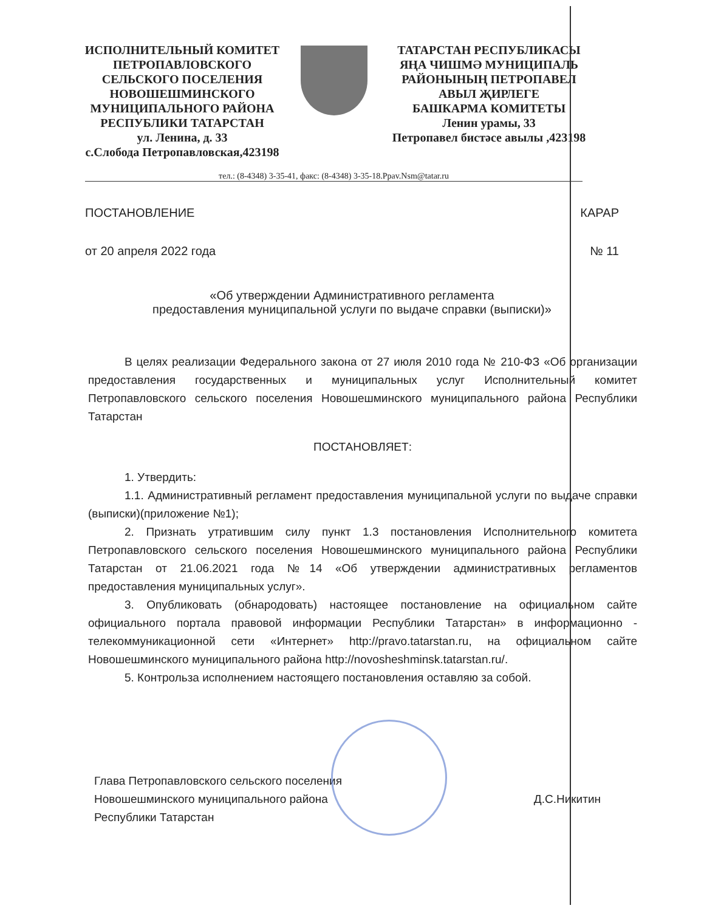ИСПОЛНИТЕЛЬНЫЙ КОМИТЕТ
ПЕТРОПАВЛОВСКОГО
СЕЛЬСКОГО ПОСЕЛЕНИЯ
НОВОШЕШМИНСКОГО
МУНИЦИПАЛЬНОГО РАЙОНА
РЕСПУБЛИКИ ТАТАРСТАН
ул. Ленина, д. 33
с.Слобода Петропавловская,423198
ТАТАРСТАН РЕСПУБЛИКАСЫ
ЯҢА ЧИШМӘ МУНИЦИПАЛЬ
РАЙОНЫНЫҢ ПЕТРОПАВЕЛ
АВЫЛ ҖИРЛЕГЕ
БАШКАРМА КОМИТЕТЫ
Ленин урамы, 33
Петропавел бистәсе авылы ,423198
тел.: (8-4348) 3-35-41, факс: (8-4348) 3-35-18.Ppav.Nsm@tatar.ru
ПОСТАНОВЛЕНИЕ КАРАР
от 20 апреля 2022 года № 11
«Об утверждении Административного регламента
предоставления муниципальной услуги по выдаче справки (выписки)»
В целях реализации Федерального закона от 27 июля 2010 года № 210-ФЗ «Об организации предоставления государственных и муниципальных услуг Исполнительный комитет Петропавловского сельского поселения Новошешминского муниципального района Республики Татарстан
ПОСТАНОВЛЯЕТ:
1. Утвердить:
1.1. Административный регламент предоставления муниципальной услуги по выдаче справки (выписки)(приложение №1);
2. Признать утратившим силу пункт 1.3 постановления Исполнительного комитета Петропавловского сельского поселения Новошешминского муниципального района Республики Татарстан от 21.06.2021 года №14 «Об утверждении административных регламентов предоставления муниципальных услуг».
3. Опубликовать (обнародовать) настоящее постановление на официальном сайте официального портала правовой информации Республики Татарстан» в информационно - телекоммуникационной сети «Интернет» http://pravo.tatarstan.ru, на официальном сайте Новошешминского муниципального района http://novosheshminsk.tatarstan.ru/.
5. Контрольза исполнением настоящего постановления оставляю за собой.
Глава Петропавловского сельского поселения
Новошешминского муниципального района
Республики Татарстан
Д.С.Никитин